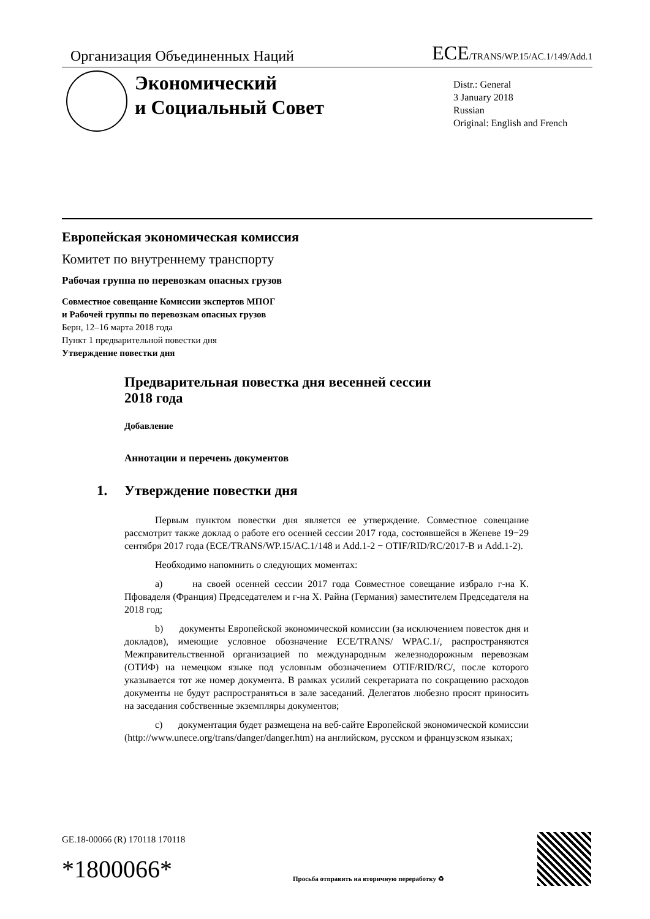Организация Объединенных Наций ECE/TRANS/WP.15/AC.1/149/Add.1
Экономический
и Социальный Совет
Distr.: General
3 January 2018
Russian
Original: English and French
Европейская экономическая комиссия
Комитет по внутреннему транспорту
Рабочая группа по перевозкам опасных грузов
Совместное совещание Комиссии экспертов МПОГ
и Рабочей группы по перевозкам опасных грузов
Берн, 12–16 марта 2018 года
Пункт 1 предварительной повестки дня
Утверждение повестки дня
Предварительная повестка дня весенней сессии
2018 года
Добавление
Аннотации и перечень документов
1. Утверждение повестки дня
Первым пунктом повестки дня является ее утверждение. Совместное совещание рассмотрит также доклад о работе его осенней сессии 2017 года, состоявшейся в Женеве 19−29 сентября 2017 года (ECE/TRANS/WP.15/AC.1/148 и Add.1-2 − OTIF/RID/RC/2017-B и Add.1-2).
Необходимо напомнить о следующих моментах:
a) на своей осенней сессии 2017 года Совместное совещание избрало г-на К. Пфоваделя (Франция) Председателем и г-на Х. Райна (Германия) заместителем Председателя на 2018 год;
b) документы Европейской экономической комиссии (за исключением повесток дня и докладов), имеющие условное обозначение ECE/TRANS/ WPAC.1/, распространяются Межправительственной организацией по международным железнодорожным перевозкам (ОТИФ) на немецком языке под условным обозначением OTIF/RID/RC/, после которого указывается тот же номер документа. В рамках усилий секретариата по сокращению расходов документы не будут распространяться в зале заседаний. Делегатов любезно просят приносить на заседания собственные экземпляры документов;
c) документация будет размещена на веб-сайте Европейской экономической комиссии (http://www.unece.org/trans/danger/danger.htm) на английском, русском и французском языках;
GE.18-00066 (R) 170118 170118
*1800066*
Просьба отправить на вторичную переработку ♻